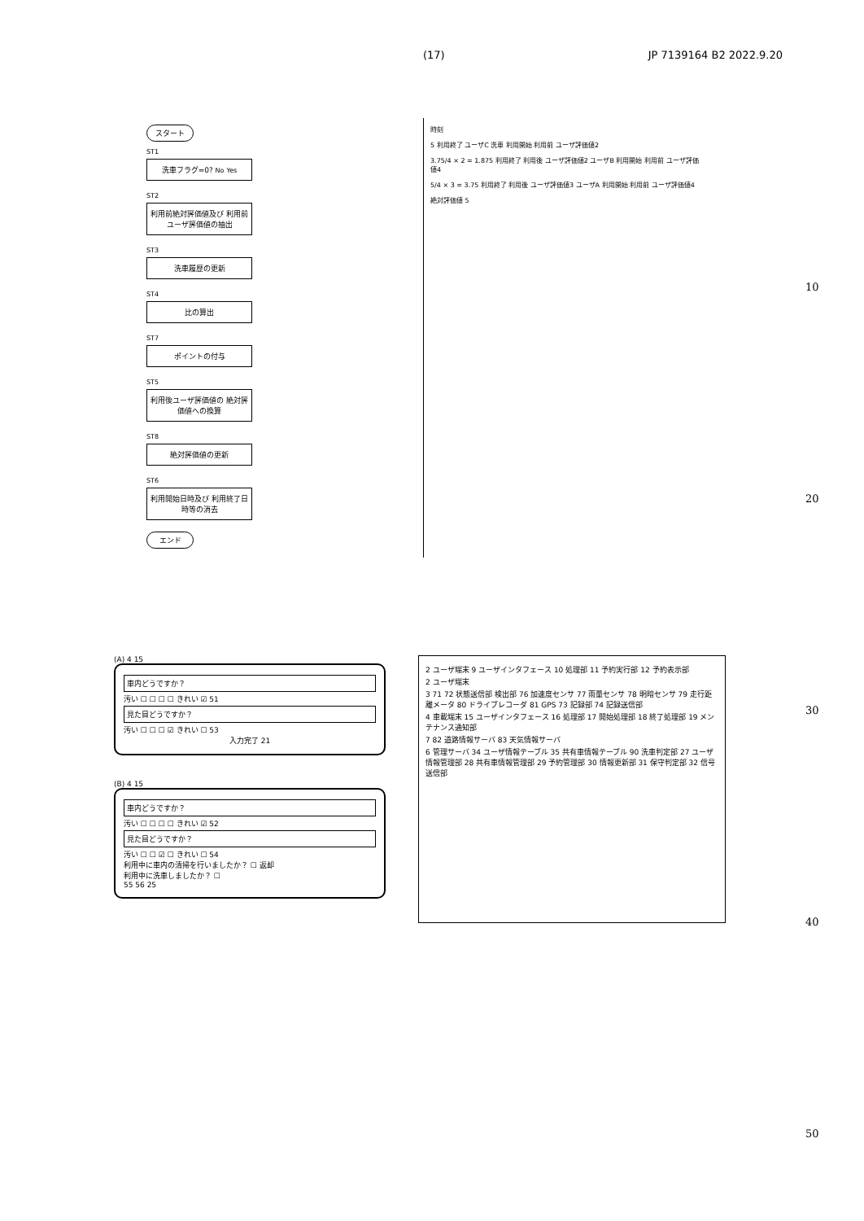(17) JP 7139164 B2 2022.9.20
スタート
ST1
洗車フラグ=0? No Yes
ST2
利用前絶対評価値及び 利用前ユーザ評価値の抽出
ST3
洗車履歴の更新
ST4
比の算出
ST7
ポイントの付与
ST5
利用後ユーザ評価値の 絶対評価値への換算
ST8
絶対評価値の更新
ST6
利用開始日時及び 利用終了日時等の消去
エンド
時刻
5 利用終了 ユーザC 洗車 利用開始 利用前 ユーザ評価値2
3.75/4 × 2 = 1.875 利用終了 利用後 ユーザ評価値2 ユーザB 利用開始 利用前 ユーザ評価値4
5/4 × 3 = 3.75 利用終了 利用後 ユーザ評価値3 ユーザA 利用開始 利用前 ユーザ評価値4
絶対評価値 5
10
20
30
40
50
(A) 4 15
車内どうですか？
汚い ☐ ☐ ☐ ☐ きれい ☑ 51
見た目どうですか？
汚い ☐ ☐ ☐ ☑ きれい ☐ 53
入力完了 21
(B) 4 15
車内どうですか？
汚い ☐ ☐ ☐ ☐ きれい ☑ 52
見た目どうですか？
汚い ☐ ☐ ☑ ☐ きれい ☐ 54
利用中に車内の清掃を行いましたか？ ☐ 返却
利用中に洗車しましたか？ ☐
55 56 25
2 ユーザ端末 9 ユーザインタフェース 10 処理部 11 予約実行部 12 予約表示部
2 ユーザ端末
3 71 72 状態送信部 検出部 76 加速度センサ 77 雨量センサ 78 明暗センサ 79 走行距離メータ 80 ドライブレコーダ 81 GPS 73 記録部 74 記録送信部
4 車載端末 15 ユーザインタフェース 16 処理部 17 開始処理部 18 終了処理部 19 メンテナンス通知部
7 82 道路情報サーバ 83 天気情報サーバ
6 管理サーバ 34 ユーザ情報テーブル 35 共有車情報テーブル 90 洗車判定部 27 ユーザ情報管理部 28 共有車情報管理部 29 予約管理部 30 情報更新部 31 保守判定部 32 信号送信部